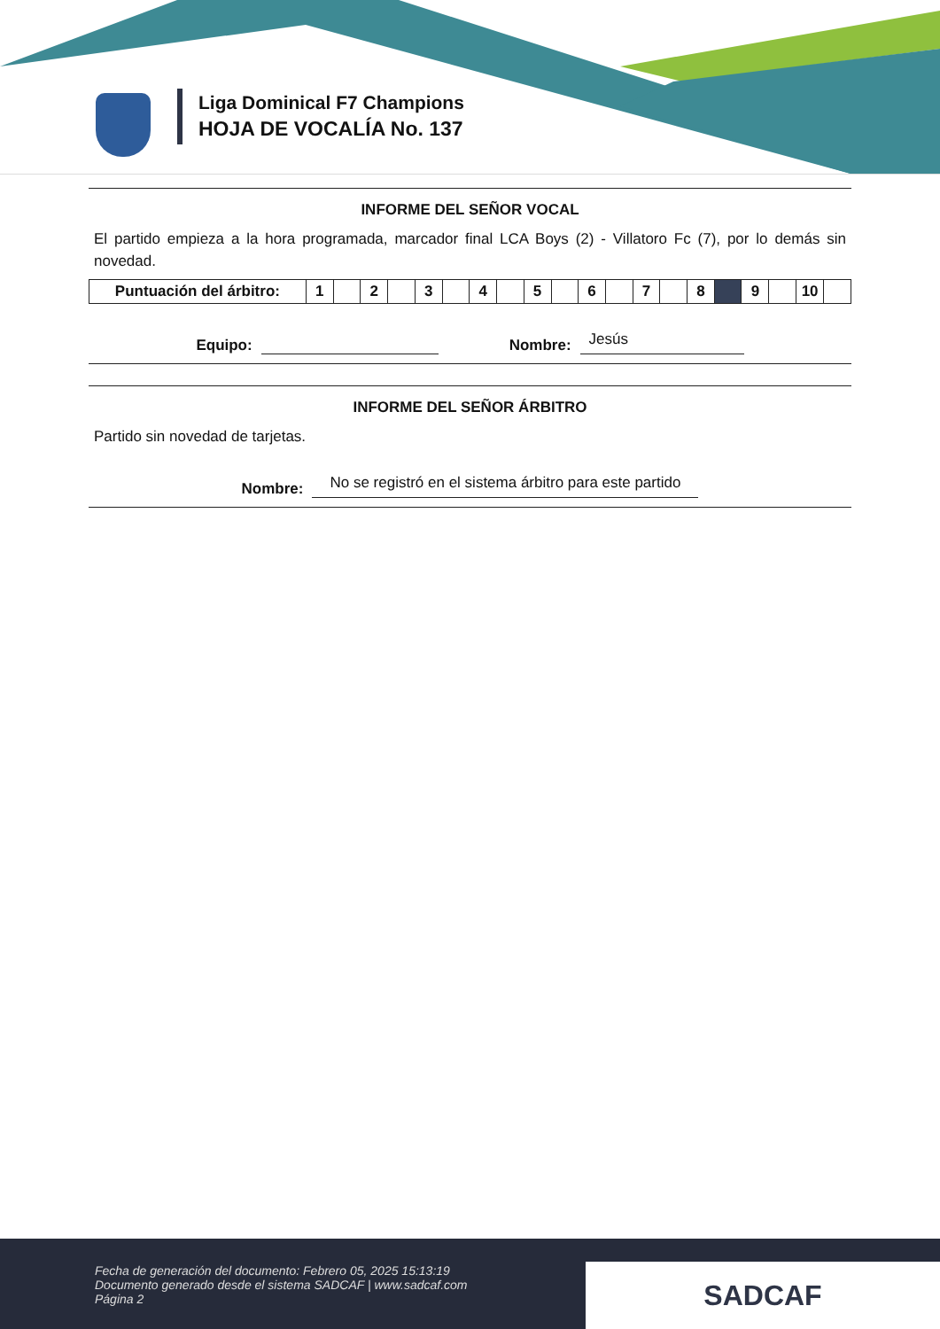Liga Dominical F7 Champions
HOJA DE VOCALÍA No. 137
INFORME DEL SEÑOR VOCAL
El partido empieza a la hora programada, marcador final LCA Boys (2) - Villatoro Fc (7), por lo demás sin novedad.
| Puntuación del árbitro: | 1 | | 2 | | 3 | | 4 | | 5 | | 6 | | 7 | | 8 | | 9 | | 10 | |
Equipo: Nombre: Jesús
INFORME DEL SEÑOR ÁRBITRO
Partido sin novedad de tarjetas.
Nombre: No se registró en el sistema árbitro para este partido
Fecha de generación del documento: Febrero 05, 2025 15:13:19
Documento generado desde el sistema SADCAF | www.sadcaf.com
Página 2
SADCAF